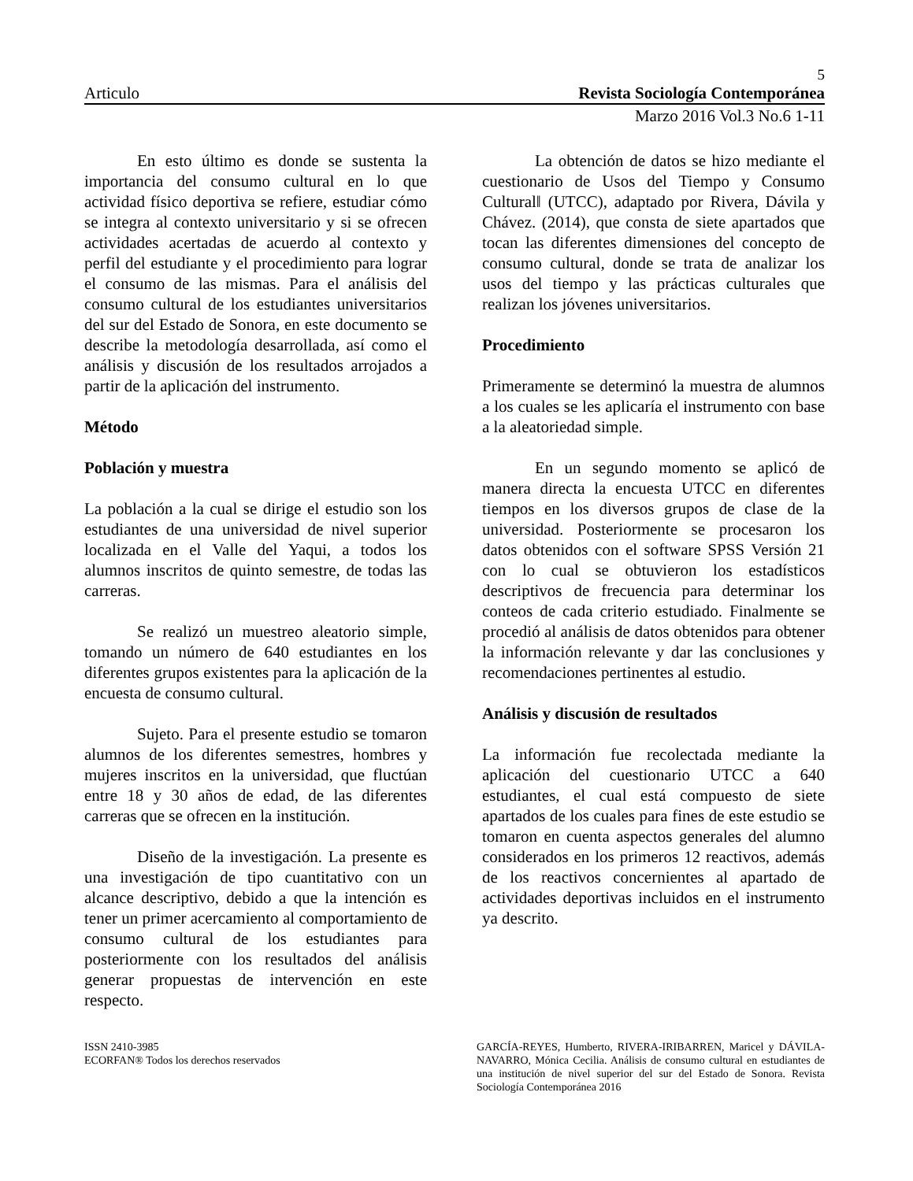5
Articulo Revista Sociología Contemporánea
Marzo 2016 Vol.3 No.6 1-11
En esto último es donde se sustenta la importancia del consumo cultural en lo que actividad físico deportiva se refiere, estudiar cómo se integra al contexto universitario y si se ofrecen actividades acertadas de acuerdo al contexto y perfil del estudiante y el procedimiento para lograr el consumo de las mismas. Para el análisis del consumo cultural de los estudiantes universitarios del sur del Estado de Sonora, en este documento se describe la metodología desarrollada, así como el análisis y discusión de los resultados arrojados a partir de la aplicación del instrumento.
Método
Población y muestra
La población a la cual se dirige el estudio son los estudiantes de una universidad de nivel superior localizada en el Valle del Yaqui, a todos los alumnos inscritos de quinto semestre, de todas las carreras.
Se realizó un muestreo aleatorio simple, tomando un número de 640 estudiantes en los diferentes grupos existentes para la aplicación de la encuesta de consumo cultural.
Sujeto. Para el presente estudio se tomaron alumnos de los diferentes semestres, hombres y mujeres inscritos en la universidad, que fluctúan entre 18 y 30 años de edad, de las diferentes carreras que se ofrecen en la institución.
Diseño de la investigación. La presente es una investigación de tipo cuantitativo con un alcance descriptivo, debido a que la intención es tener un primer acercamiento al comportamiento de consumo cultural de los estudiantes para posteriormente con los resultados del análisis generar propuestas de intervención en este respecto.
La obtención de datos se hizo mediante el cuestionario de Usos del Tiempo y Consumo Cultural‖ (UTCC), adaptado por Rivera, Dávila y Chávez. (2014), que consta de siete apartados que tocan las diferentes dimensiones del concepto de consumo cultural, donde se trata de analizar los usos del tiempo y las prácticas culturales que realizan los jóvenes universitarios.
Procedimiento
Primeramente se determinó la muestra de alumnos a los cuales se les aplicaría el instrumento con base a la aleatoriedad simple.
En un segundo momento se aplicó de manera directa la encuesta UTCC en diferentes tiempos en los diversos grupos de clase de la universidad. Posteriormente se procesaron los datos obtenidos con el software SPSS Versión 21 con lo cual se obtuvieron los estadísticos descriptivos de frecuencia para determinar los conteos de cada criterio estudiado. Finalmente se procedió al análisis de datos obtenidos para obtener la información relevante y dar las conclusiones y recomendaciones pertinentes al estudio.
Análisis y discusión de resultados
La información fue recolectada mediante la aplicación del cuestionario UTCC a 640 estudiantes, el cual está compuesto de siete apartados de los cuales para fines de este estudio se tomaron en cuenta aspectos generales del alumno considerados en los primeros 12 reactivos, además de los reactivos concernientes al apartado de actividades deportivas incluidos en el instrumento ya descrito.
ISSN 2410-3985
ECORFAN® Todos los derechos reservados
GARCÍA-REYES, Humberto, RIVERA-IRIBARREN, Maricel y DÁVILA-NAVARRO, Mónica Cecilia. Análisis de consumo cultural en estudiantes de una institución de nivel superior del sur del Estado de Sonora. Revista Sociología Contemporánea 2016